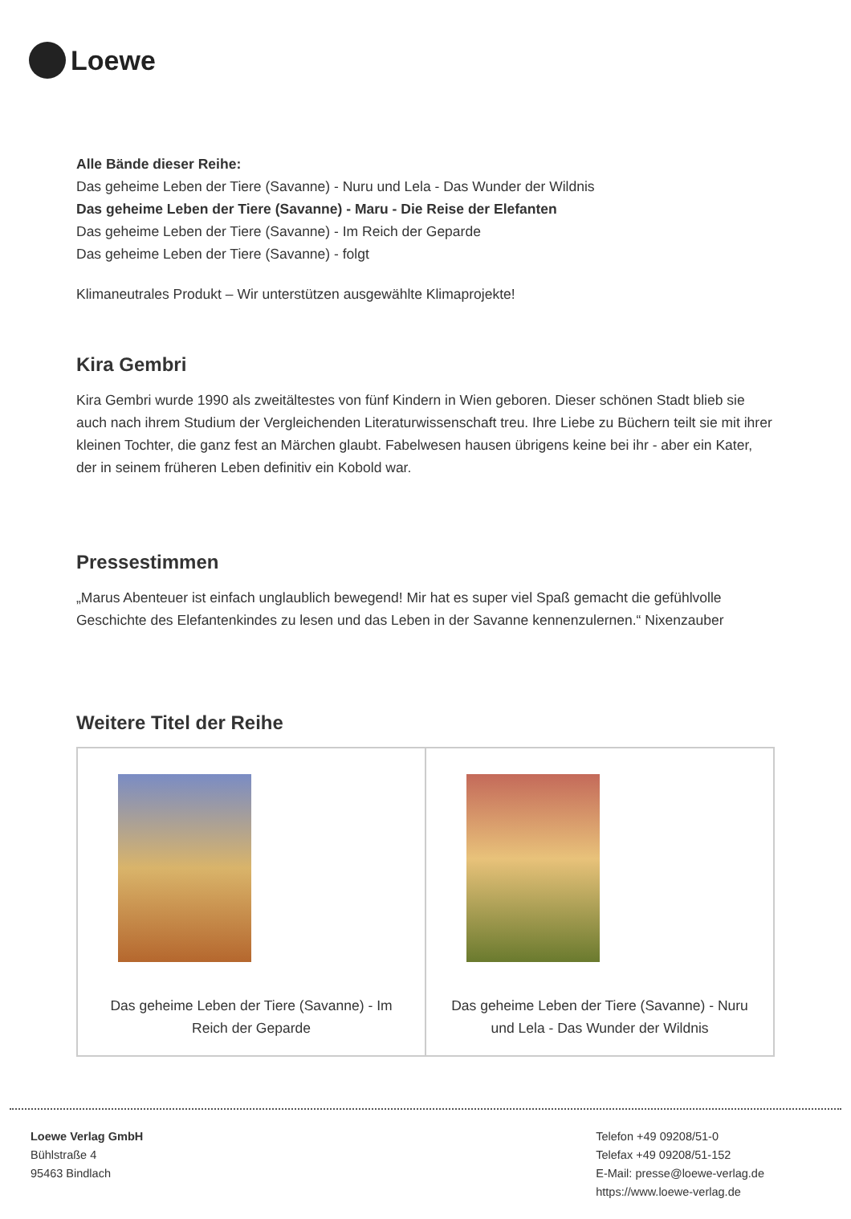Loewe
Alle Bände dieser Reihe:
Das geheime Leben der Tiere (Savanne) - Nuru und Lela - Das Wunder der Wildnis
Das geheime Leben der Tiere (Savanne) - Maru - Die Reise der Elefanten
Das geheime Leben der Tiere (Savanne) - Im Reich der Geparde
Das geheime Leben der Tiere (Savanne) - folgt
Klimaneutrales Produkt – Wir unterstützen ausgewählte Klimaprojekte!
Kira Gembri
Kira Gembri wurde 1990 als zweitältestes von fünf Kindern in Wien geboren. Dieser schönen Stadt blieb sie auch nach ihrem Studium der Vergleichenden Literaturwissenschaft treu. Ihre Liebe zu Büchern teilt sie mit ihrer kleinen Tochter, die ganz fest an Märchen glaubt. Fabelwesen hausen übrigens keine bei ihr - aber ein Kater, der in seinem früheren Leben definitiv ein Kobold war.
Pressestimmen
„Marus Abenteuer ist einfach unglaublich bewegend! Mir hat es super viel Spaß gemacht die gefühlvolle Geschichte des Elefantenkindes zu lesen und das Leben in der Savanne kennenzulernen.“ Nixenzauber
Weitere Titel der Reihe
| Das geheime Leben der Tiere (Savanne) - Im Reich der Geparde | Das geheime Leben der Tiere (Savanne) - Nuru und Lela - Das Wunder der Wildnis |
Loewe Verlag GmbH
Bühlstraße 4
95463 Bindlach
Telefon +49 09208/51-0
Telefax +49 09208/51-152
E-Mail: presse@loewe-verlag.de
https://www.loewe-verlag.de